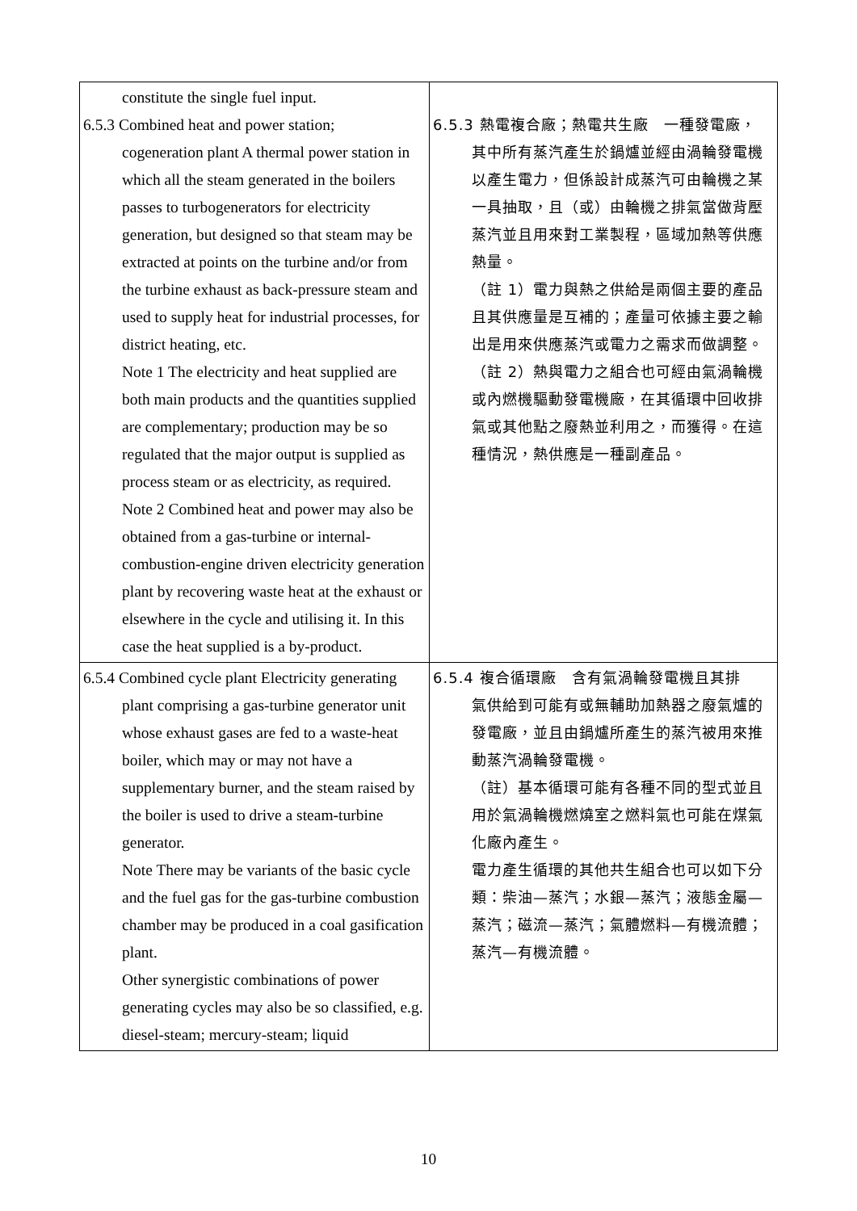| constitute the single fuel input. 6.5.3 Combined heat and power station; cogeneration plant A thermal power station in which all the steam generated in the boilers passes to turbogenerators for electricity generation, but designed so that steam may be extracted at points on the turbine and/or from the turbine exhaust as back-pressure steam and used to supply heat for industrial processes, for district heating, etc. Note 1 The electricity and heat supplied are both main products and the quantities supplied are complementary; production may be so regulated that the major output is supplied as process steam or as electricity, as required. Note 2 Combined heat and power may also be obtained from a gas-turbine or internal-combustion-engine driven electricity generation plant by recovering waste heat at the exhaust or elsewhere in the cycle and utilising it. In this case the heat supplied is a by-product. | 6.5.3 熱電複合廠；熱電共生廠 一種發電廠， 其中所有蒸汽產生於鍋爐並經由渦輪發電機以產生電力，但係設計成蒸汽可由輪機之某一具抽取，且（或）由輪機之排氣當做背壓蒸汽並且用來對工業製程，區域加熱等供應熱量。 （註 1）電力與熱之供給是兩個主要的產品且其供應量是互補的；產量可依據主要之輸出是用來供應蒸汽或電力之需求而做調整。 （註 2）熱與電力之組合也可經由氣渦輪機或內燃機驅動發電機廠，在其循環中回收排氣或其他點之廢熱並利用之，而獲得。在這種情況，熱供應是一種副產品。 |
| 6.5.4 Combined cycle plant Electricity generating plant comprising a gas-turbine generator unit whose exhaust gases are fed to a waste-heat boiler, which may or may not have a supplementary burner, and the steam raised by the boiler is used to drive a steam-turbine generator. Note There may be variants of the basic cycle and the fuel gas for the gas-turbine combustion chamber may be produced in a coal gasification plant. Other synergistic combinations of power generating cycles may also be so classified, e.g. diesel-steam; mercury-steam; liquid | 6.5.4 複合循環廠 含有氣渦輪發電機且其排 氣供給到可能有或無輔助加熱器之廢氣爐的發電廠，並且由鍋爐所產生的蒸汽被用來推動蒸汽渦輪發電機。 （註）基本循環可能有各種不同的型式並且用於氣渦輪機燃燒室之燃料氣也可能在煤氣化廠內產生。 電力產生循環的其他共生組合也可以如下分類：柴油—蒸汽；水銀—蒸汽；液態金屬—蒸汽；磁流—蒸汽；氣體燃料—有機流體；蒸汽—有機流體。 |
10